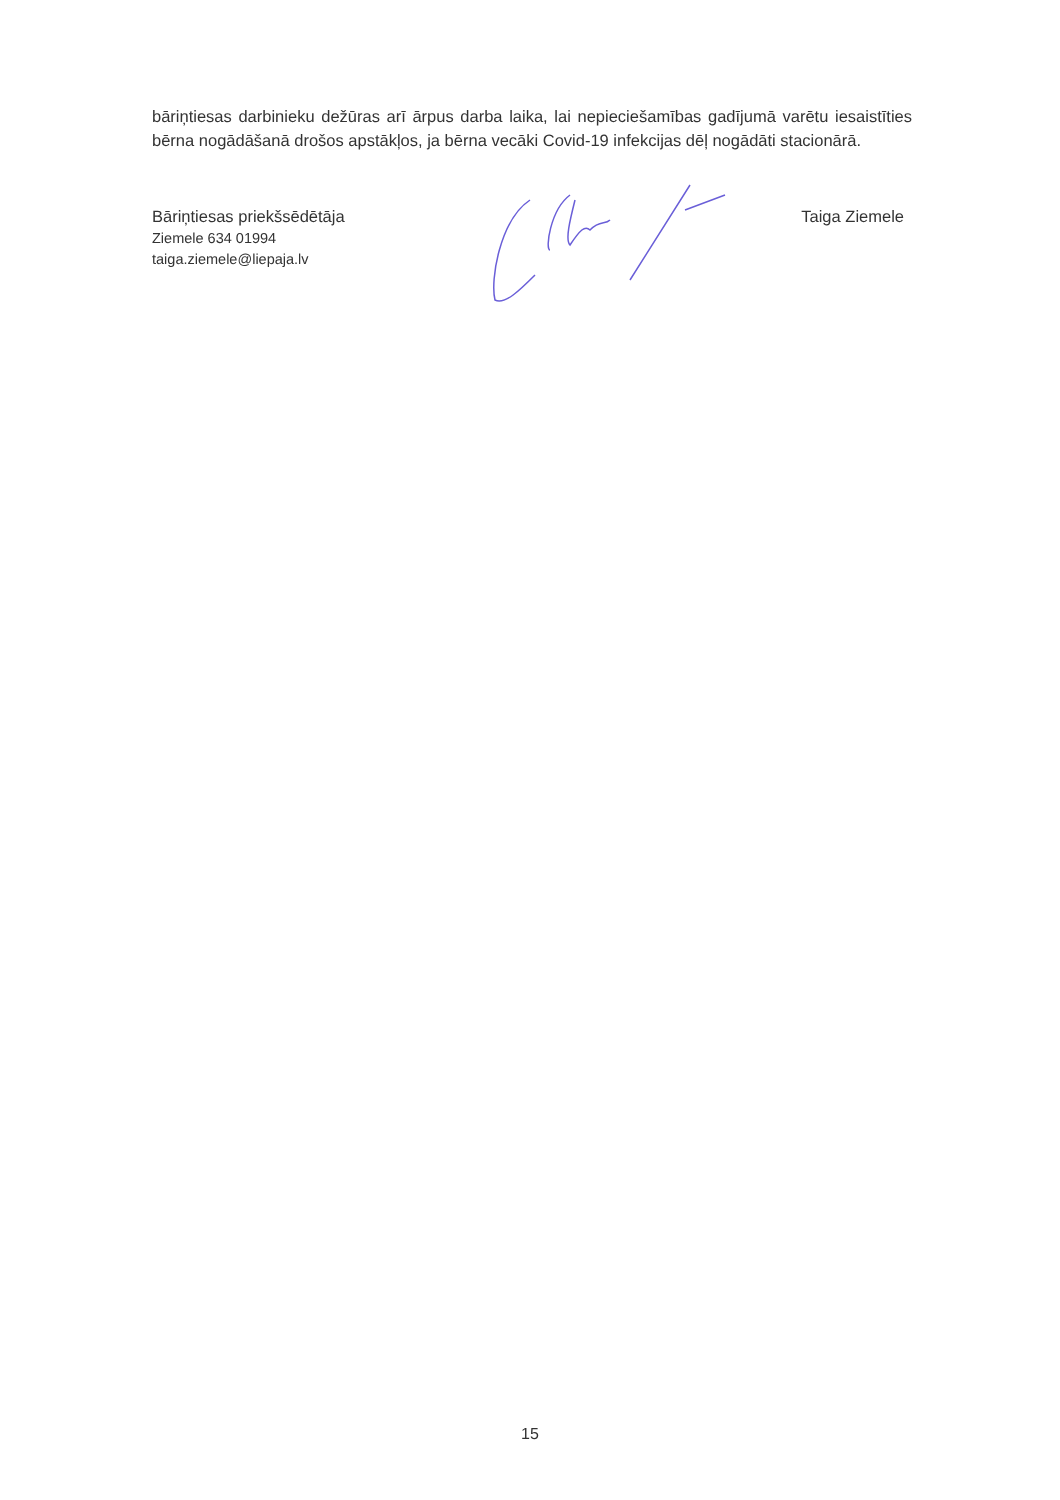bāriņtiesas darbinieku dežūras arī ārpus darba laika, lai nepieciešamības gadījumā varētu iesaistīties bērna nogādāšanā drošos apstākļos, ja bērna vecāki Covid-19 infekcijas dēļ nogādāti stacionārā.
Bāriņtiesas priekšsēdētāja
Ziemele 634 01994
taiga.ziemele@liepaja.lv
Taiga Ziemele
15